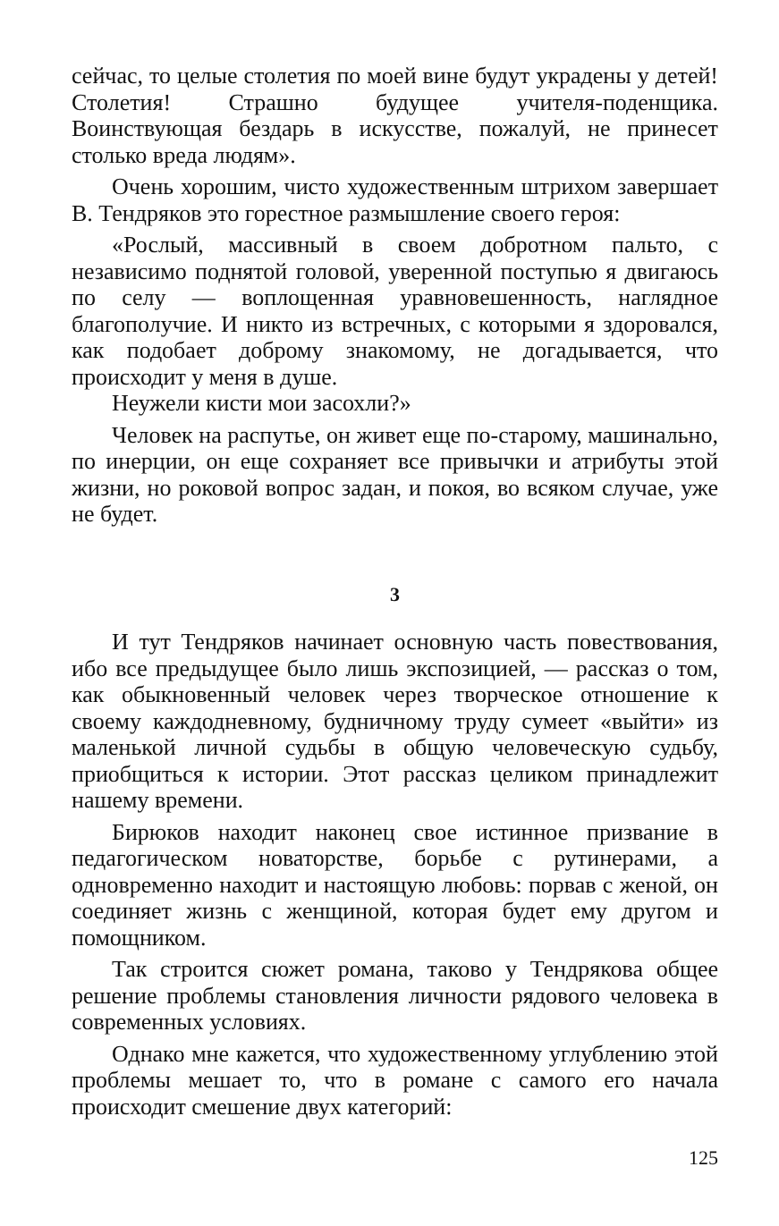сейчас, то целые столетия по моей вине будут украдены у детей! Столетия! Страшно будущее учителя-поденщика. Воинствующая бездарь в искусстве, пожалуй, не принесет столько вреда людям».
Очень хорошим, чисто художественным штрихом завершает В. Тендряков это горестное размышление своего героя:
«Рослый, массивный в своем добротном пальто, с независимо поднятой головой, уверенной поступью я двигаюсь по селу — воплощенная уравновешенность, наглядное благополучие. И никто из встречных, с которыми я здоровался, как подобает доброму знакомому, не догадывается, что происходит у меня в душе.
Неужели кисти мои засохли?»
Человек на распутье, он живет еще по-старому, машинально, по инерции, он еще сохраняет все привычки и атрибуты этой жизни, но роковой вопрос задан, и покоя, во всяком случае, уже не будет.
3
И тут Тендряков начинает основную часть повествования, ибо все предыдущее было лишь экспозицией, — рассказ о том, как обыкновенный человек через творческое отношение к своему каждодневному, будничному труду сумеет «выйти» из маленькой личной судьбы в общую человеческую судьбу, приобщиться к истории. Этот рассказ целиком принадлежит нашему времени.
Бирюков находит наконец свое истинное призвание в педагогическом новаторстве, борьбе с рутинерами, а одновременно находит и настоящую любовь: порвав с женой, он соединяет жизнь с женщиной, которая будет ему другом и помощником.
Так строится сюжет романа, таково у Тендрякова общее решение проблемы становления личности рядового человека в современных условиях.
Однако мне кажется, что художественному углублению этой проблемы мешает то, что в романе с самого его начала происходит смешение двух категорий:
125